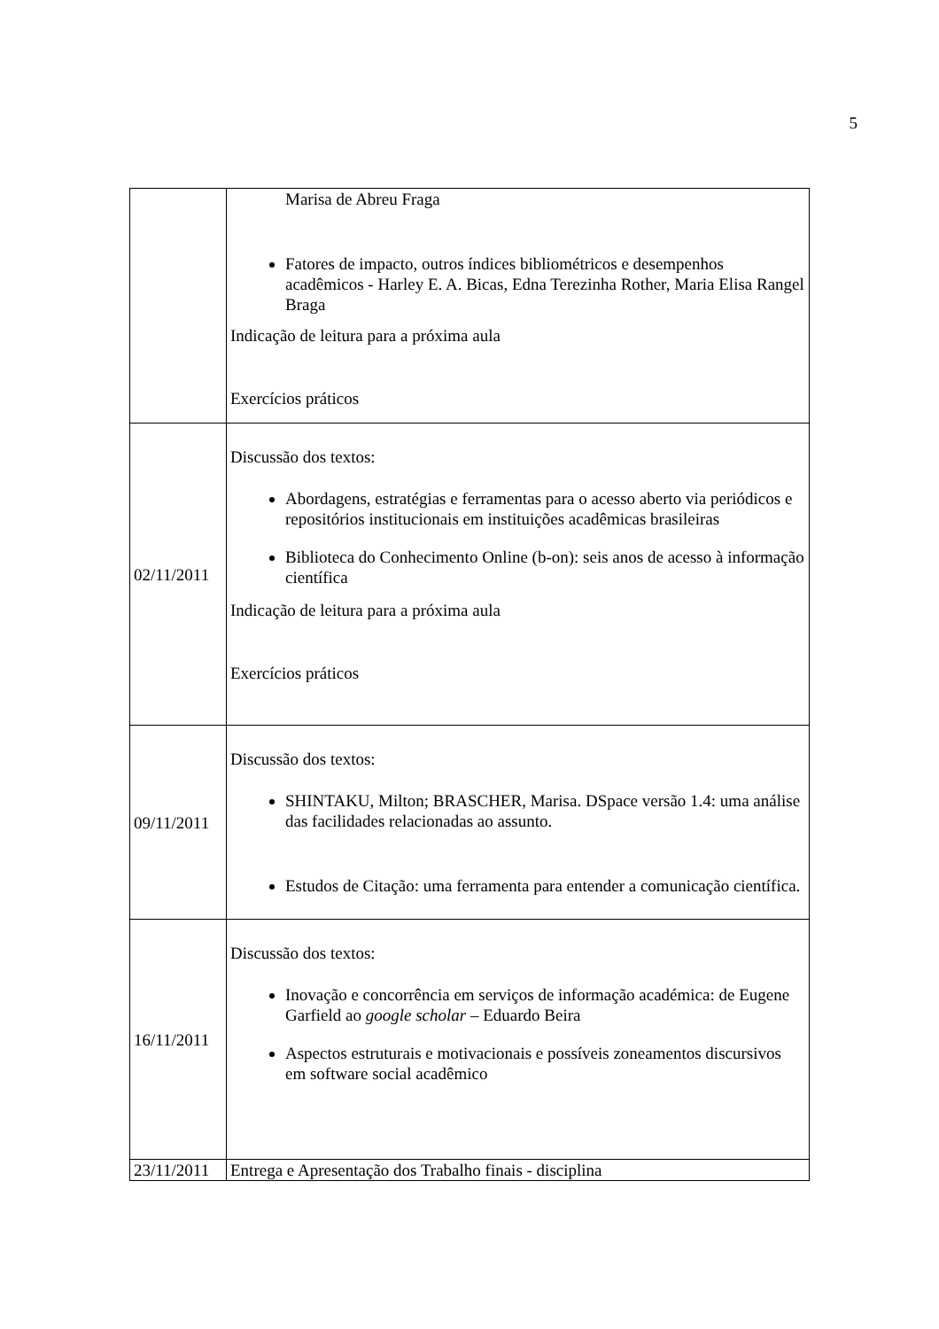5
| | Marisa de Abreu Fraga Fatores de impacto, outros índices bibliométricos e desempenhos acadêmicos - Harley E. A. Bicas, Edna Terezinha Rother, Maria Elisa Rangel Braga Indicação de leitura para a próxima aula Exercícios práticos |
| 02/11/2011 | Discussão dos textos: Abordagens, estratégias e ferramentas para o acesso aberto via periódicos e repositórios institucionais em instituições acadêmicas brasileiras Biblioteca do Conhecimento Online (b-on): seis anos de acesso à informação científica Indicação de leitura para a próxima aula Exercícios práticos |
| 09/11/2011 | Discussão dos textos: SHINTAKU, Milton; BRASCHER, Marisa. DSpace versão 1.4: uma análise das facilidades relacionadas ao assunto. Estudos de Citação: uma ferramenta para entender a comunicação científica. |
| 16/11/2011 | Discussão dos textos: Inovação e concorrência em serviços de informação académica: de Eugene Garfield ao google scholar – Eduardo Beira Aspectos estruturais e motivacionais e possíveis zoneamentos discursivos em software social acadêmico |
| 23/11/2011 | Entrega e Apresentação dos Trabalho finais - disciplina |